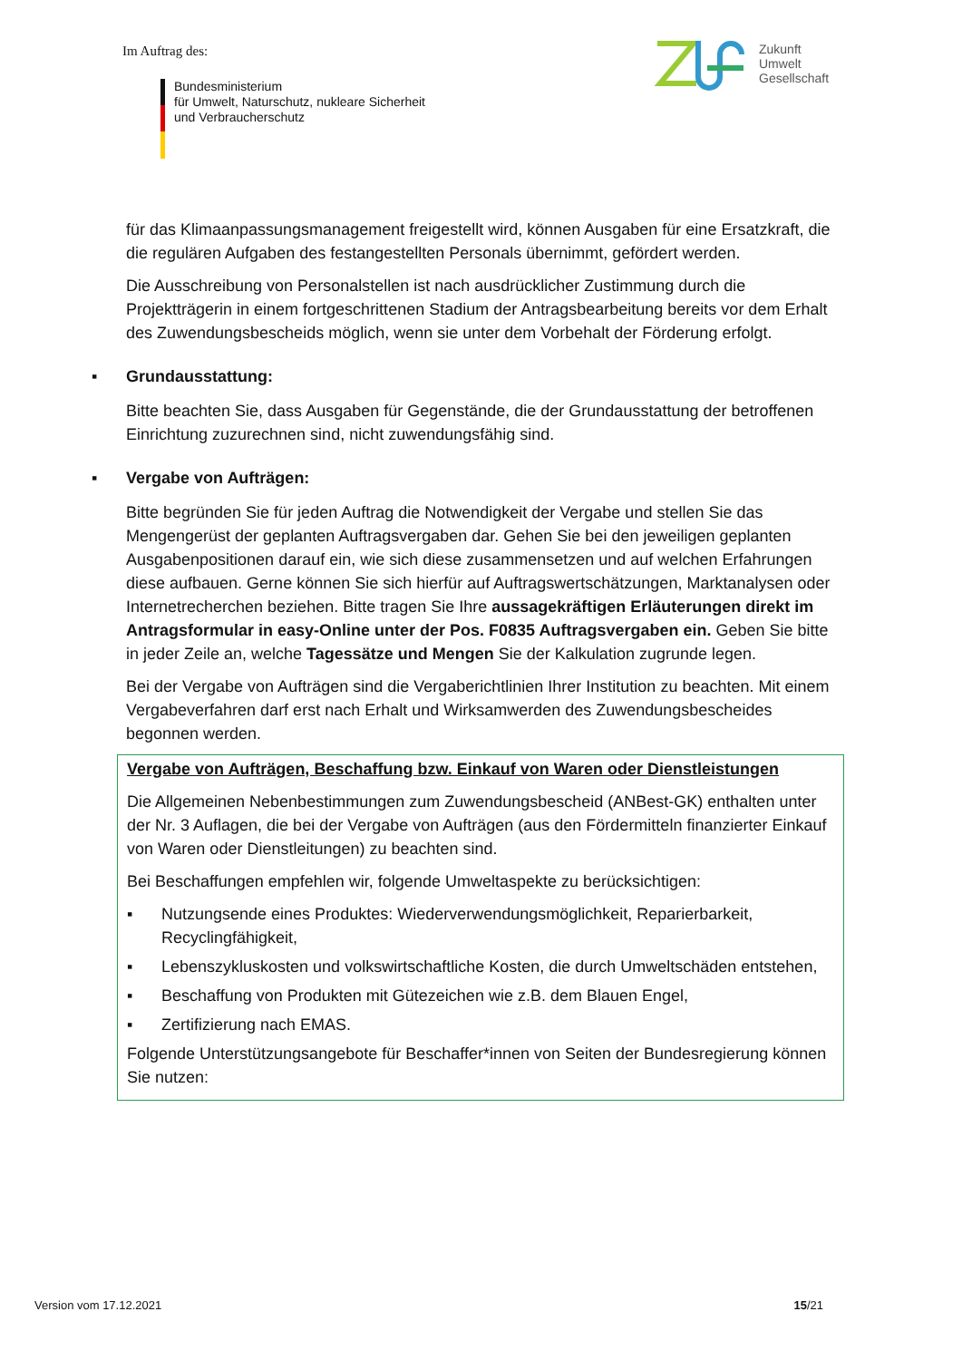Im Auftrag des:
Bundesministerium
für Umwelt, Naturschutz, nukleare Sicherheit
und Verbraucherschutz
Zukunft
Umwelt
Gesellschaft
für das Klimaanpassungsmanagement freigestellt wird, können Ausgaben für eine Ersatzkraft, die die regulären Aufgaben des festangestellten Personals übernimmt, gefördert werden.
Die Ausschreibung von Personalstellen ist nach ausdrücklicher Zustimmung durch die Projektträgerin in einem fortgeschrittenen Stadium der Antragsbearbeitung bereits vor dem Erhalt des Zuwendungsbescheids möglich, wenn sie unter dem Vorbehalt der Förderung erfolgt.
▪ Grundausstattung:
Bitte beachten Sie, dass Ausgaben für Gegenstände, die der Grundausstattung der betroffenen Einrichtung zuzurechnen sind, nicht zuwendungsfähig sind.
▪ Vergabe von Aufträgen:
Bitte begründen Sie für jeden Auftrag die Notwendigkeit der Vergabe und stellen Sie das Mengengerüst der geplanten Auftragsvergaben dar. Gehen Sie bei den jeweiligen geplanten Ausgabenpositionen darauf ein, wie sich diese zusammensetzen und auf welchen Erfahrungen diese aufbauen. Gerne können Sie sich hierfür auf Auftragswertschätzungen, Marktanalysen oder Internetrecherchen beziehen. Bitte tragen Sie Ihre aussagekräftigen Erläuterungen direkt im Antragsformular in easy-Online unter der Pos. F0835 Auftragsvergaben ein. Geben Sie bitte in jeder Zeile an, welche Tagessätze und Mengen Sie der Kalkulation zugrunde legen.
Bei der Vergabe von Aufträgen sind die Vergaberichtlinien Ihrer Institution zu beachten. Mit einem Vergabeverfahren darf erst nach Erhalt und Wirksamwerden des Zuwendungsbescheides begonnen werden.
Vergabe von Aufträgen, Beschaffung bzw. Einkauf von Waren oder Dienstleistungen
Die Allgemeinen Nebenbestimmungen zum Zuwendungsbescheid (ANBest-GK) enthalten unter der Nr. 3 Auflagen, die bei der Vergabe von Aufträgen (aus den Fördermitteln finanzierter Einkauf von Waren oder Dienstleitungen) zu beachten sind.
Bei Beschaffungen empfehlen wir, folgende Umweltaspekte zu berücksichtigen:
▪ Nutzungsende eines Produktes: Wiederverwendungsmöglichkeit, Reparierbarkeit, Recyclingfähigkeit,
▪ Lebenszykluskosten und volkswirtschaftliche Kosten, die durch Umweltschäden entstehen,
▪ Beschaffung von Produkten mit Gütezeichen wie z.B. dem Blauen Engel,
▪ Zertifizierung nach EMAS.
Folgende Unterstützungsangebote für Beschaffer*innen von Seiten der Bundesregierung können Sie nutzen:
Version vom 17.12.2021 15/21